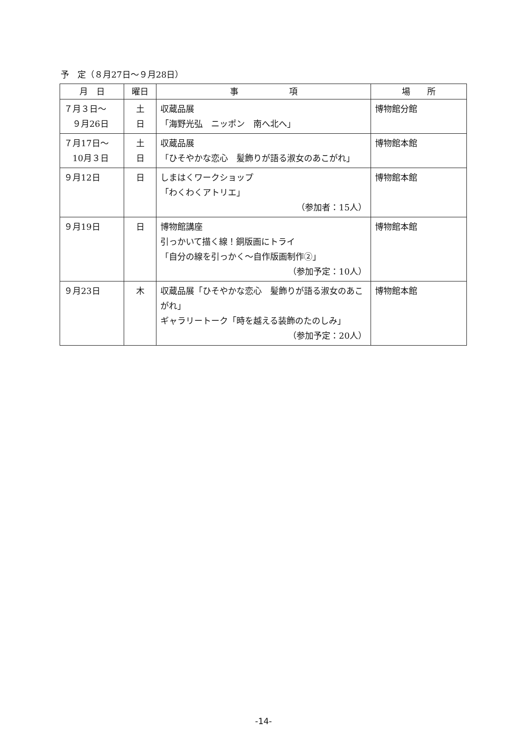予　定（８月27日～９月28日）
| 月 日 | 曜日 | 事 項 | 場 所 |
| --- | --- | --- | --- |
| ７月３日～ ９月26日 | 土 日 | 収蔵品展 「海野光弘 ニッポン 南へ北へ」 | 博物館分館 |
| ７月17日～ 10月３日 | 土 日 | 収蔵品展 「ひそやかな恋心 髪飾りが語る淑女のあこがれ」 | 博物館本館 |
| ９月12日 | 日 | しまはくワークショップ 「わくわくアトリエ」 （参加者：15人） | 博物館本館 |
| ９月19日 | 日 | 博物館講座 引っかいて描く線！銅版画にトライ 「自分の線を引っかく～自作版画制作②」 （参加予定：10人） | 博物館本館 |
| ９月23日 | 木 | 収蔵品展「ひそやかな恋心 髪飾りが語る淑女のあこがれ」 ギャラリートーク「時を越える装飾のたのしみ」 （参加予定：20人） | 博物館本館 |
-14-